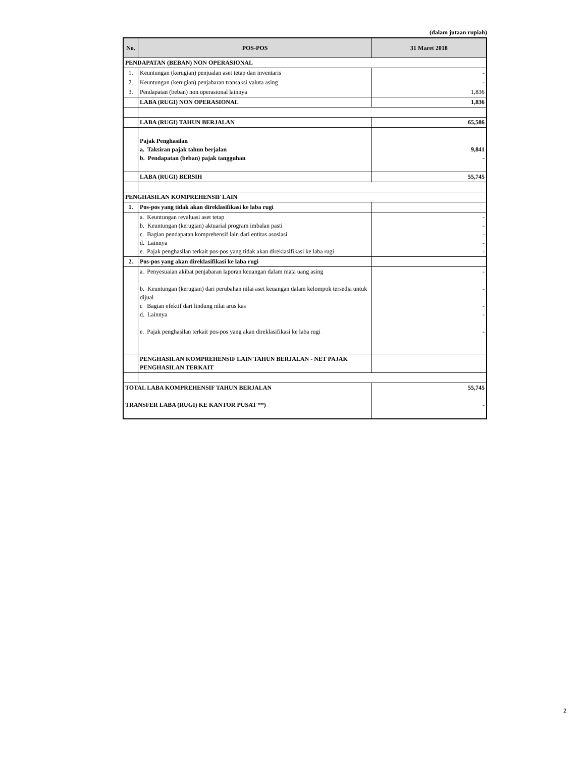(dalam jutaan rupiah)
| No. | POS-POS | 31 Maret 2018 |
| --- | --- | --- |
| PENDAPATAN (BEBAN) NON OPERASIONAL | | |
| 1. | Keuntungan (kerugian) penjualan aset tetap dan inventaris | - |
| 2. | Keuntungan (kerugian) penjabaran transaksi valuta asing | - |
| 3. | Pendapatan (beban) non operasional lainnya | 1,836 |
| | LABA (RUGI) NON OPERASIONAL | 1,836 |
| | LABA (RUGI) TAHUN BERJALAN | 65,586 |
| | Pajak Penghasilan a. Taksiran pajak tahun berjalan b. Pendapatan (beban) pajak tangguhan | 9,841 - |
| | LABA (RUGI) BERSIH | 55,745 |
| PENGHASILAN KOMPREHENSIF LAIN | | |
| 1. | Pos-pos yang tidak akan direklasifikasi ke laba rugi | |
| | a. Keuntungan revaluasi aset tetap b. Keuntungan (kerugian) aktuarial program imbalan pasti c. Bagian pendapatan komprehensif lain dari entitas asosiasi d. Lainnya e. Pajak penghasilan terkait pos-pos yang tidak akan direklasifikasi ke laba rugi | - - - - - |
| 2. | Pos-pos yang akan direklasifikasi ke laba rugi | |
| | a. Penyesuaian akibat penjabaran laporan keuangan dalam mata uang asing b. Keuntungan (kerugian) dari perubahan nilai aset keuangan dalam kelompok tersedia untuk dijual c Bagian efektif dari lindung nilai arus kas d. Lainnya e. Pajak penghasilan terkait pos-pos yang akan direklasifikasi ke laba rugi | - - - - - |
| | PENGHASILAN KOMPREHENSIF LAIN TAHUN BERJALAN - NET PAJAK PENGHASILAN TERKAIT | |
| TOTAL LABA KOMPREHENSIF TAHUN BERJALAN TRANSFER LABA (RUGI) KE KANTOR PUSAT **) | | 55,745 - |
2